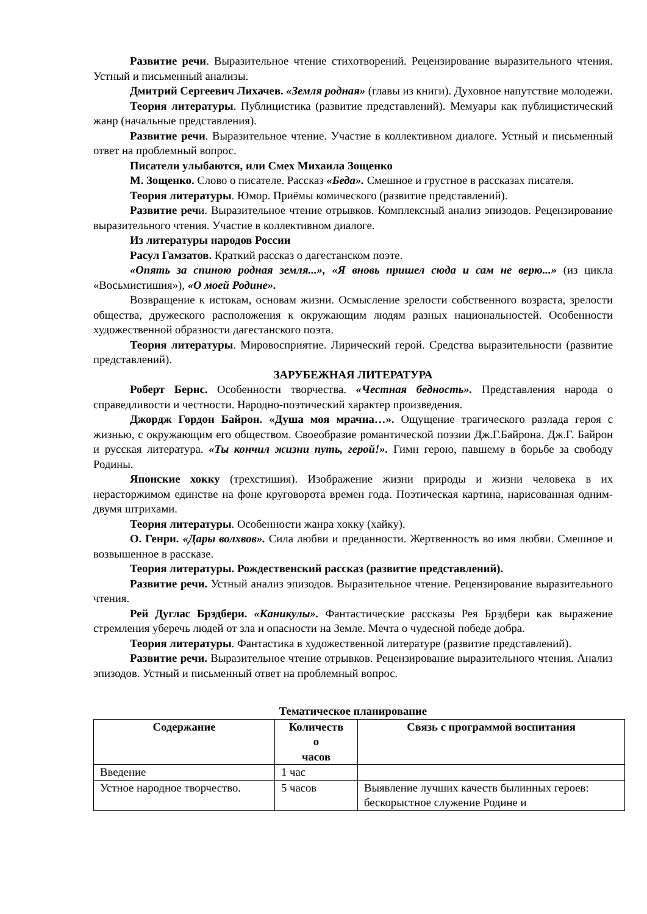Развитие речи. Выразительное чтение стихотворений. Рецензирование выразительного чтения. Устный и письменный анализы.
Дмитрий Сергеевич Лихачев. «Земля родная» (главы из книги). Духовное напутствие молодежи.
Теория литературы. Публицистика (развитие представлений). Мемуары как публицистический жанр (начальные представления).
Развитие речи. Выразительное чтение. Участие в коллективном диалоге. Устный и письменный ответ на проблемный вопрос.
Писатели улыбаются, или Смех Михаила Зощенко
М. Зощенко. Слово о писателе. Рассказ «Беда». Смешное и грустное в рассказах писателя.
Теория литературы. Юмор. Приёмы комического (развитие представлений).
Развитие речи. Выразительное чтение отрывков. Комплексный анализ эпизодов. Рецензирование выразительного чтения. Участие в коллективном диалоге.
Из литературы народов России
Расул Гамзатов. Краткий рассказ о дагестанском поэте.
«Опять за спиною родная земля...», «Я вновь пришел сюда и сам не верю...» (из цикла «Восьмистишия»), «О моей Родине».
Возвращение к истокам, основам жизни. Осмысление зрелости собственного возраста, зрелости общества, дружеского расположения к окружающим людям разных национальностей. Особенности художественной образности дагестанского поэта.
Теория литературы. Мировосприятие. Лирический герой. Средства выразительности (развитие представлений).
ЗАРУБЕЖНАЯ ЛИТЕРАТУРА
Роберт Бернс. Особенности творчества. «Честная бедность». Представления народа о справедливости и честности. Народно-поэтический характер произведения.
Джордж Гордон Байрон. «Душа моя мрачна…». Ощущение трагического разлада героя с жизнью, с окружающим его обществом. Своеобразие романтической поэзии Дж.Г.Байрона. Дж.Г. Байрон и русская литература. «Ты кончил жизни путь, герой!». Гимн герою, павшему в борьбе за свободу Родины.
Японские хокку (трехстишия). Изображение жизни природы и жизни человека в их нерасторжимом единстве на фоне круговорота времен года. Поэтическая картина, нарисованная одним-двумя штрихами.
Теория литературы. Особенности жанра хокку (хайку).
О. Генри. «Дары волхвов». Сила любви и преданности. Жертвенность во имя любви. Смешное и возвышенное в рассказе.
Теория литературы. Рождественский рассказ (развитие представлений).
Развитие речи. Устный анализ эпизодов. Выразительное чтение. Рецензирование выразительного чтения.
Рей Дуглас Брэдбери. «Каникулы». Фантастические рассказы Рея Брэдбери как выражение стремления уберечь людей от зла и опасности на Земле. Мечта о чудесной победе добра.
Теория литературы. Фантастика в художественной литературе (развитие представлений).
Развитие речи. Выразительное чтение отрывков. Рецензирование выразительного чтения. Анализ эпизодов. Устный и письменный ответ на проблемный вопрос.
Тематическое планирование
| Содержание | Количеств о часов | Связь с программой воспитания |
| --- | --- | --- |
| Введение | 1 час | |
| Устное народное творчество. | 5 часов | Выявление лучших качеств былинных героев: бескорыстное служение Родине и |